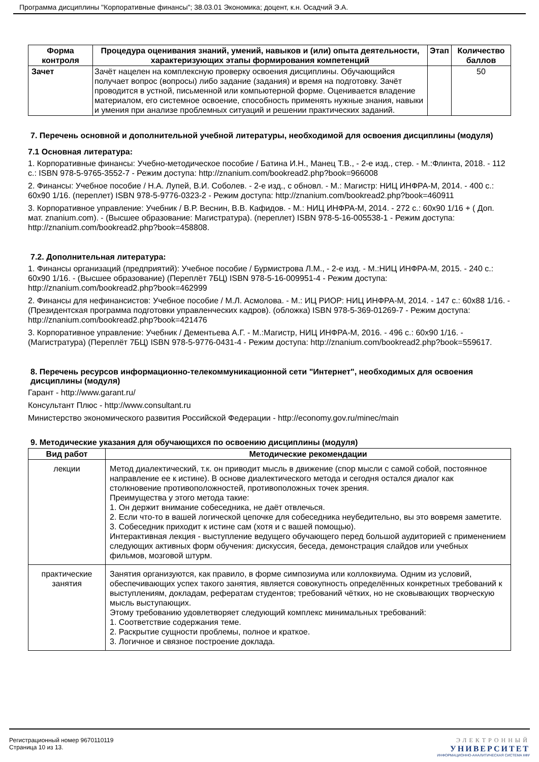Программа дисциплины "Корпоративные финансы"; 38.03.01 Экономика; доцент, к.н. Осадчий Э.А.
| Форма контроля | Процедура оценивания знаний, умений, навыков и (или) опыта деятельности, характеризующих этапы формирования компетенций | Этап | Количество баллов |
| --- | --- | --- | --- |
| Зачет | Зачёт нацелен на комплексную проверку освоения дисциплины. Обучающийся получает вопрос (вопросы) либо задание (задания) и время на подготовку. Зачёт проводится в устной, письменной или компьютерной форме. Оценивается владение материалом, его системное освоение, способность применять нужные знания, навыки и умения при анализе проблемных ситуаций и решении практических заданий. | | 50 |
7. Перечень основной и дополнительной учебной литературы, необходимой для освоения дисциплины (модуля)
7.1 Основная литература:
1. Корпоративные финансы: Учебно-методическое пособие / Батина И.Н., Манец Т.В., - 2-е изд., стер. - М.:Флинта, 2018. - 112 с.: ISBN 978-5-9765-3552-7 - Режим доступа: http://znanium.com/bookread2.php?book=966008
2. Финансы: Учебное пособие / Н.А. Лупей, В.И. Соболев. - 2-е изд., с обновл. - М.: Магистр: НИЦ ИНФРА-М, 2014. - 400 с.: 60x90 1/16. (переплет) ISBN 978-5-9776-0323-2 - Режим доступа: http://znanium.com/bookread2.php?book=460911
3. Корпоративное управление: Учебник / В.Р. Веснин, В.В. Кафидов. - М.: НИЦ ИНФРА-М, 2014. - 272 с.: 60x90 1/16 + ( Доп. мат. znanium.com). - (Высшее образование: Магистратура). (переплет) ISBN 978-5-16-005538-1 - Режим доступа: http://znanium.com/bookread2.php?book=458808.
7.2. Дополнительная литература:
1. Финансы организаций (предприятий): Учебное пособие / Бурмистрова Л.М., - 2-е изд. - М.:НИЦ ИНФРА-М, 2015. - 240 с.: 60x90 1/16. - (Высшее образование) (Переплёт 7БЦ) ISBN 978-5-16-009951-4 - Режим доступа: http://znanium.com/bookread2.php?book=462999
2. Финансы для нефинансистов: Учебное пособие / М.Л. Асмолова. - М.: ИЦ РИОР: НИЦ ИНФРА-М, 2014. - 147 с.: 60x88 1/16. - (Президентская программа подготовки управленческих кадров). (обложка) ISBN 978-5-369-01269-7 - Режим доступа: http://znanium.com/bookread2.php?book=421476
3. Корпоративное управление: Учебник / Дементьева А.Г. - М.:Магистр, НИЦ ИНФРА-М, 2016. - 496 с.: 60x90 1/16. - (Магистратура) (Переплёт 7БЦ) ISBN 978-5-9776-0431-4 - Режим доступа: http://znanium.com/bookread2.php?book=559617.
8. Перечень ресурсов информационно-телекоммуникационной сети "Интернет", необходимых для освоения дисциплины (модуля)
Гарант - http://www.garant.ru/
Консультант Плюс - http://www.consultant.ru
Министерство экономического развития Российской Федерации - http://economy.gov.ru/minec/main
9. Методические указания для обучающихся по освоению дисциплины (модуля)
| Вид работ | Методические рекомендации |
| --- | --- |
| лекции | Метод диалектический, т.к. он приводит мысль в движение (спор мысли с самой собой, постоянное направление ее к истине). В основе диалектического метода и сегодня остался диалог как столкновение противоположностей, противоположных точек зрения. Преимущества у этого метода такие: 1. Он держит внимание собеседника, не даёт отвлечься. 2. Если что-то в вашей логической цепочке для собеседника неубедительно, вы это вовремя заметите. 3. Собеседник приходит к истине сам (хотя и с вашей помощью). Интерактивная лекция - выступление ведущего обучающего перед большой аудиторией с применением следующих активных форм обучения: дискуссия, беседа, демонстрация слайдов или учебных фильмов, мозговой штурм. |
| практические занятия | Занятия организуются, как правило, в форме симпозиума или коллоквиума. Одним из условий, обеспечивающих успех такого занятия, является совокупность определённых конкретных требований к выступлениям, докладам, рефератам студентов; требований чётких, но не сковывающих творческую мысль выступающих. Этому требованию удовлетворяет следующий комплекс минимальных требований: 1. Соответствие содержания теме. 2. Раскрытие сущности проблемы, полное и краткое. 3. Логичное и связное построение доклада. |
Регистрационный номер 9670110119
Страница 10 из 13.
ЭЛЕКТРОННЫЙ
УНИВЕРСИТЕТ
ИНФОРМАЦИОННО-АНАЛИТИЧЕСКАЯ СИСТЕМА КФУ